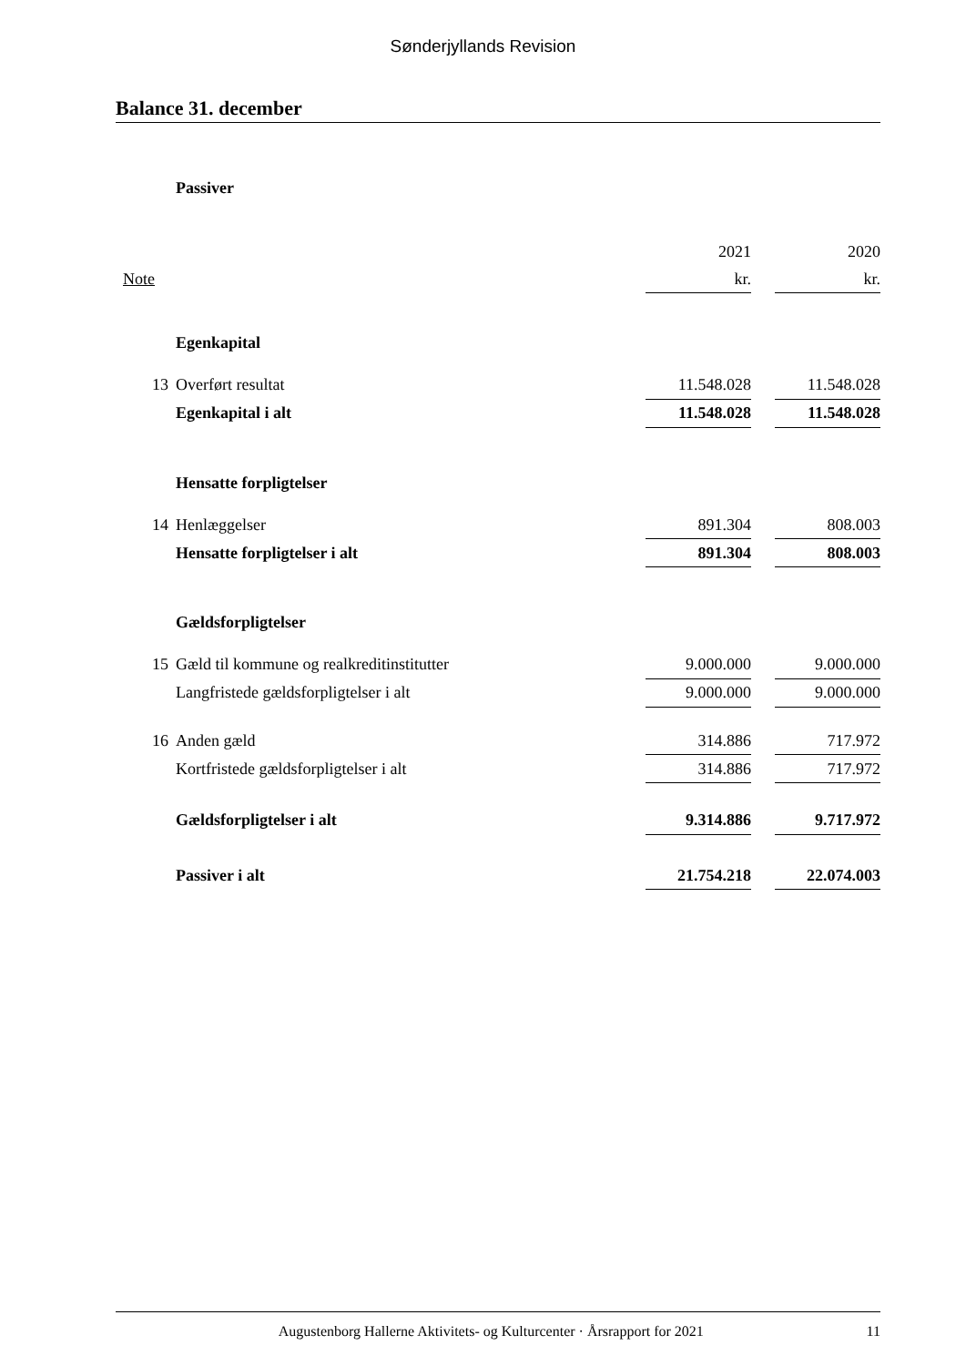Sønderjyllands Revision
Balance 31. december
| | Passiver | | | |
| | | 2021 | | 2020 |
| Note | | kr. | | kr. |
| | Egenkapital | | | |
| 13 | Overført resultat | 11.548.028 | | 11.548.028 |
| | Egenkapital i alt | 11.548.028 | | 11.548.028 |
| | Hensatte forpligtelser | | | |
| 14 | Henlæggelser | 891.304 | | 808.003 |
| | Hensatte forpligtelser i alt | 891.304 | | 808.003 |
| | Gældsforpligtelser | | | |
| 15 | Gæld til kommune og realkreditinstitutter | 9.000.000 | | 9.000.000 |
| | Langfristede gældsforpligtelser i alt | 9.000.000 | | 9.000.000 |
| 16 | Anden gæld | 314.886 | | 717.972 |
| | Kortfristede gældsforpligtelser i alt | 314.886 | | 717.972 |
| | Gældsforpligtelser i alt | 9.314.886 | | 9.717.972 |
| | Passiver i alt | 21.754.218 | | 22.074.003 |
Augustenborg Hallerne Aktivitets- og Kulturcenter · Årsrapport for 2021 11